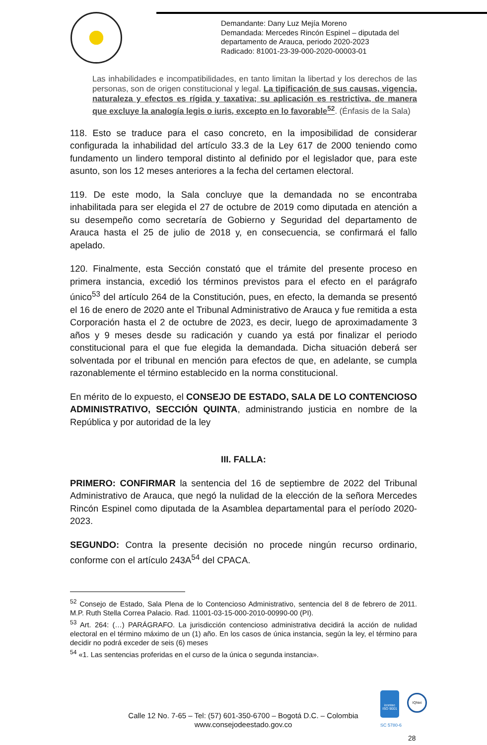Demandante: Dany Luz Mejía Moreno
Demandada: Mercedes Rincón Espinel – diputada del
departamento de Arauca, periodo 2020-2023
Radicado: 81001-23-39-000-2020-00003-01
Las inhabilidades e incompatibilidades, en tanto limitan la libertad y los derechos de las personas, son de origen constitucional y legal. La tipificación de sus causas, vigencia, naturaleza y efectos es rígida y taxativa; su aplicación es restrictiva, de manera que excluye la analogía legis o iuris, excepto en lo favorable<sup>52</sup>. (Énfasis de la Sala)
118. Esto se traduce para el caso concreto, en la imposibilidad de considerar configurada la inhabilidad del artículo 33.3 de la Ley 617 de 2000 teniendo como fundamento un lindero temporal distinto al definido por el legislador que, para este asunto, son los 12 meses anteriores a la fecha del certamen electoral.
119. De este modo, la Sala concluye que la demandada no se encontraba inhabilitada para ser elegida el 27 de octubre de 2019 como diputada en atención a su desempeño como secretaría de Gobierno y Seguridad del departamento de Arauca hasta el 25 de julio de 2018 y, en consecuencia, se confirmará el fallo apelado.
120. Finalmente, esta Sección constató que el trámite del presente proceso en primera instancia, excedió los términos previstos para el efecto en el parágrafo único<sup>53</sup> del artículo 264 de la Constitución, pues, en efecto, la demanda se presentó el 16 de enero de 2020 ante el Tribunal Administrativo de Arauca y fue remitida a esta Corporación hasta el 2 de octubre de 2023, es decir, luego de aproximadamente 3 años y 9 meses desde su radicación y cuando ya está por finalizar el periodo constitucional para el que fue elegida la demandada. Dicha situación deberá ser solventada por el tribunal en mención para efectos de que, en adelante, se cumpla razonablemente el término establecido en la norma constitucional.
En mérito de lo expuesto, el CONSEJO DE ESTADO, SALA DE LO CONTENCIOSO ADMINISTRATIVO, SECCIÓN QUINTA, administrando justicia en nombre de la República y por autoridad de la ley
III. FALLA:
PRIMERO: CONFIRMAR la sentencia del 16 de septiembre de 2022 del Tribunal Administrativo de Arauca, que negó la nulidad de la elección de la señora Mercedes Rincón Espinel como diputada de la Asamblea departamental para el período 2020-2023.
SEGUNDO: Contra la presente decisión no procede ningún recurso ordinario, conforme con el artículo 243A<sup>54</sup> del CPACA.
<sup>52</sup> Consejo de Estado, Sala Plena de lo Contencioso Administrativo, sentencia del 8 de febrero de 2011. M.P. Ruth Stella Correa Palacio. Rad. 11001-03-15-000-2010-00990-00 (PI).
<sup>53</sup> Art. 264: (…) PARÁGRAFO. La jurisdicción contencioso administrativa decidirá la acción de nulidad electoral en el término máximo de un (1) año. En los casos de única instancia, según la ley, el término para decidir no podrá exceder de seis (6) meses
<sup>54</sup> «1. Las sentencias proferidas en el curso de la única o segunda instancia».
Calle 12 No. 7-65 – Tel: (57) 601-350-6700 – Bogotá D.C. – Colombia
www.consejodeestado.gov.co
icontec
ISO 9001
IQNet
SC 5780-6
28